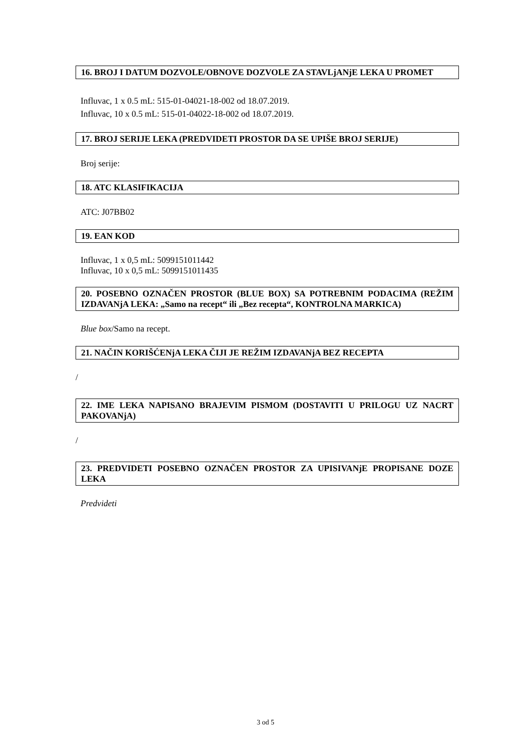16. BROJ I DATUM DOZVOLE/OBNOVE DOZVOLE ZA STAVLjANjE LEKA U PROMET
Influvac, 1 x 0.5 mL: 515-01-04021-18-002 od 18.07.2019.
Influvac, 10 x 0.5 mL: 515-01-04022-18-002 od 18.07.2019.
17. BROJ SERIJE LEKA (PREDVIDETI PROSTOR DA SE UPIŠE BROJ SERIJE)
Broj serije:
18. ATC KLASIFIKACIJA
ATC: J07BB02
19. EAN KOD
Influvac, 1 x 0,5 mL: 5099151011442
Influvac, 10 x 0,5 mL: 5099151011435
20. POSEBNO OZNAČEN PROSTOR (BLUE BOX) SA POTREBNIM PODACIMA (REŽIM IZDAVANjA LEKA: „Samo na recept“ ili „Bez recepta“, KONTROLNA MARKICA)
Blue box/Samo na recept.
21. NAČIN KORIŠĆENjA LEKA ČIJI JE REŽIM IZDAVANjA BEZ RECEPTA
/
22. IME LEKA NAPISANO BRAJEVIM PISMOM (DOSTAVITI U PRILOGU UZ NACRT PAKOVANjA)
/
23. PREDVIDETI POSEBNO OZNAČEN PROSTOR ZA UPISIVANjE PROPISANE DOZE LEKA
Predvideti
3 od 5